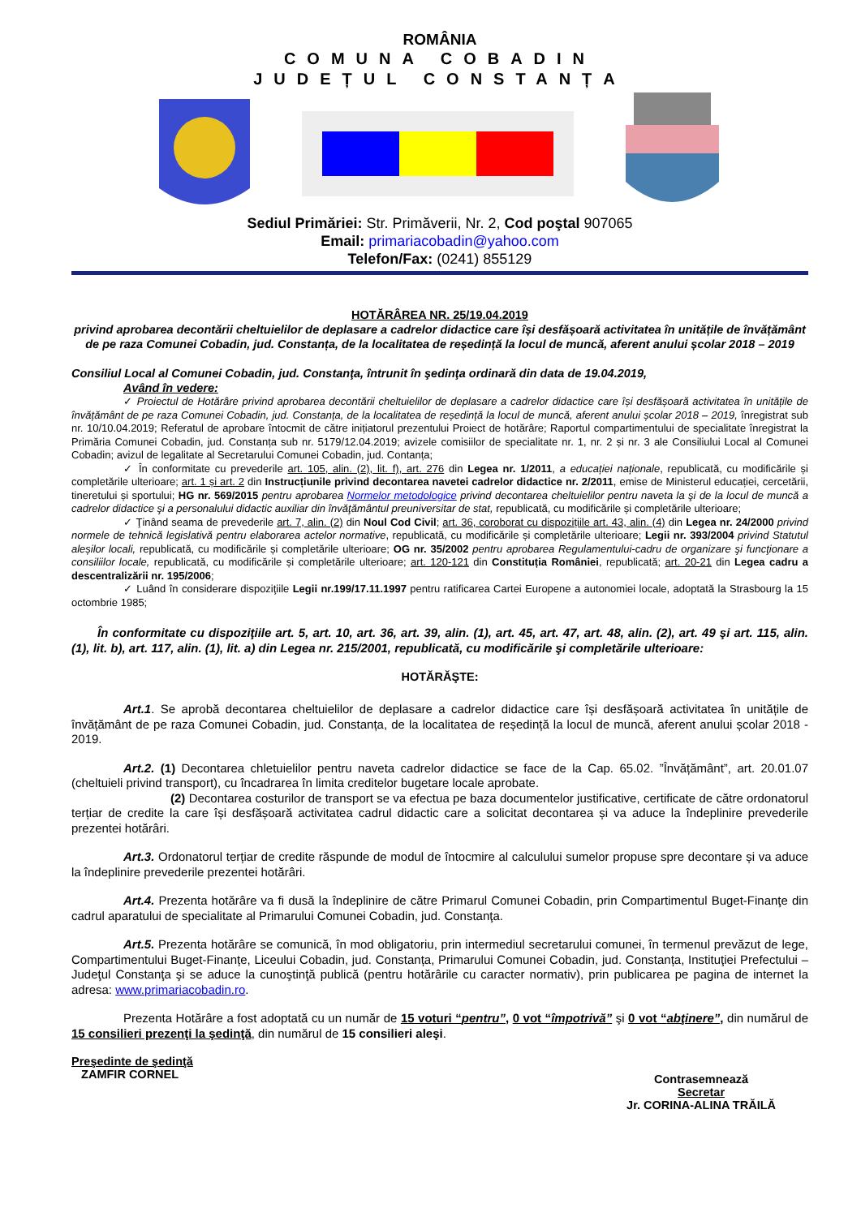ROMÂNIA
COMUNA COBADIN
JUDEȚUL CONSTANȚA
Sediul Primăriei: Str. Primăverii, Nr. 2, Cod poştal 907065
Email: primariacobadin@yahoo.com
Telefon/Fax: (0241) 855129
HOTĂRÂREA NR. 25/19.04.2019
privind aprobarea decontării cheltuielilor de deplasare a cadrelor didactice care își desfășoară activitatea în unitățile de învățământ de pe raza Comunei Cobadin, jud. Constanța, de la localitatea de reședință la locul de muncă, aferent anului școlar 2018 – 2019
Consiliul Local al Comunei Cobadin, jud. Constanţa, întrunit în şedinţa ordinară din data de 19.04.2019,
Având în vedere:
✓ Proiectul de Hotărâre privind aprobarea decontării cheltuielilor de deplasare a cadrelor didactice care își desfășoară activitatea în unitățile de învățământ de pe raza Comunei Cobadin, jud. Constanța, de la localitatea de reședință la locul de muncă, aferent anului școlar 2018 – 2019, înregistrat sub nr. 10/10.04.2019; Referatul de aprobare întocmit de către inițiatorul prezentului Proiect de hotărâre; Raportul compartimentului de specialitate înregistrat la Primăria Comunei Cobadin, jud. Constanța sub nr. 5179/12.04.2019; avizele comisiilor de specialitate nr. 1, nr. 2 și nr. 3 ale Consiliului Local al Comunei Cobadin; avizul de legalitate al Secretarului Comunei Cobadin, jud. Contanța;
✓ În conformitate cu prevederile art. 105, alin. (2), lit. f), art. 276 din Legea nr. 1/2011, a educației naționale, republicată, cu modificările și completările ulterioare; art. 1 și art. 2 din Instrucțiunile privind decontarea navetei cadrelor didactice nr. 2/2011, emise de Ministerul educației, cercetării, tineretului și sportului; HG nr. 569/2015 pentru aprobarea Normelor metodologice privind decontarea cheltuielilor pentru naveta la şi de la locul de muncă a cadrelor didactice şi a personalului didactic auxiliar din învăţământul preuniversitar de stat, republicată, cu modificările și completările ulterioare;
✓ Ţinând seama de prevederile art. 7, alin. (2) din Noul Cod Civil; art. 36, coroborat cu dispozițiile art. 43, alin. (4) din Legea nr. 24/2000 privind normele de tehnică legislativă pentru elaborarea actelor normative, republicată, cu modificările și completările ulterioare; Legii nr. 393/2004 privind Statutul aleșilor locali, republicată, cu modificările și completările ulterioare; OG nr. 35/2002 pentru aprobarea Regulamentului-cadru de organizare şi funcţionare a consiliilor locale, republicată, cu modificările și completările ulterioare; art. 120-121 din Constituția României, republicată; art. 20-21 din Legea cadru a descentralizării nr. 195/2006;
✓ Luând în considerare dispoziţiile Legii nr.199/17.11.1997 pentru ratificarea Cartei Europene a autonomiei locale, adoptată la Strasbourg la 15 octombrie 1985;
În conformitate cu dispoziţiile art. 5, art. 10, art. 36, art. 39, alin. (1), art. 45, art. 47, art. 48, alin. (2), art. 49 şi art. 115, alin. (1), lit. b), art. 117, alin. (1), lit. a) din Legea nr. 215/2001, republicată, cu modificările şi completările ulterioare:
HOTĂRĂŞTE:
Art.1. Se aprobă decontarea cheltuielilor de deplasare a cadrelor didactice care își desfășoară activitatea în unitățile de învățământ de pe raza Comunei Cobadin, jud. Constanța, de la localitatea de reședință la locul de muncă, aferent anului școlar 2018 - 2019.
Art.2. (1) Decontarea chletuielilor pentru naveta cadrelor didactice se face de la Cap. 65.02. ”Învățământ”, art. 20.01.07 (cheltuieli privind transport), cu încadrarea în limita creditelor bugetare locale aprobate.
(2) Decontarea costurilor de transport se va efectua pe baza documentelor justificative, certificate de către ordonatorul terțiar de credite la care își desfășoară activitatea cadrul didactic care a solicitat decontarea și va aduce la îndeplinire prevederile prezentei hotărâri.
Art.3. Ordonatorul terțiar de credite răspunde de modul de întocmire al calculului sumelor propuse spre decontare și va aduce la îndeplinire prevederile prezentei hotărâri.
Art.4. Prezenta hotărâre va fi dusă la îndeplinire de către Primarul Comunei Cobadin, prin Compartimentul Buget-Finanţe din cadrul aparatului de specialitate al Primarului Comunei Cobadin, jud. Constanţa.
Art.5. Prezenta hotărâre se comunică, în mod obligatoriu, prin intermediul secretarului comunei, în termenul prevăzut de lege, Compartimentului Buget-Finanțe, Liceului Cobadin, jud. Constanța, Primarului Comunei Cobadin, jud. Constanța, Instituţiei Prefectului – Judeţul Constanţa şi se aduce la cunoştinţă publică (pentru hotărârile cu caracter normativ), prin publicarea pe pagina de internet la adresa: www.primariacobadin.ro.
Prezenta Hotărâre a fost adoptată cu un număr de 15 voturi “pentru”, 0 vot “împotrivă” şi 0 vot “abţinere”, din numărul de 15 consilieri prezenţi la şedinţă, din numărul de 15 consilieri aleşi.
Preşedinte de şedinţă
ZAMFIR CORNEL
Contrasemnează
Secretar
Jr. CORINA-ALINA TRĂILĂ